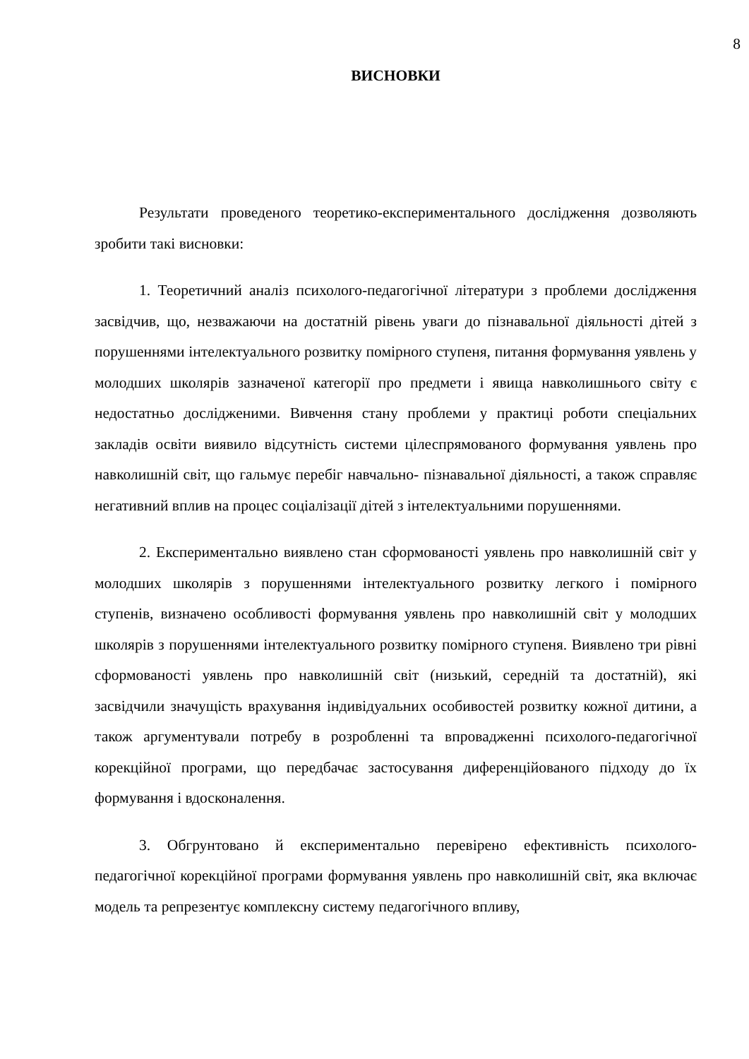8
ВИСНОВКИ
Результати проведеного теоретико-експериментального дослідження дозволяють зробити такі висновки:
1. Теоретичний аналіз психолого-педагогічної літератури з проблеми дослідження засвідчив, що, незважаючи на достатній рівень уваги до пізнавальної діяльності дітей з порушеннями інтелектуального розвитку помірного ступеня, питання формування уявлень у молодших школярів зазначеної категорії про предмети і явища навколишнього світу є недостатньо дослідженими. Вивчення стану проблеми у практиці роботи спеціальних закладів освіти виявило відсутність системи цілеспрямованого формування уявлень про навколишній світ, що гальмує перебіг навчально- пізнавальної діяльності, а також справляє негативний вплив на процес соціалізації дітей з інтелектуальними порушеннями.
2. Експериментально виявлено стан сформованості уявлень про навколишній світ у молодших школярів з порушеннями інтелектуального розвитку легкого і помірного ступенів, визначено особливості формування уявлень про навколишній світ у молодших школярів з порушеннями інтелектуального розвитку помірного ступеня. Виявлено три рівні сформованості уявлень про навколишній світ (низький, середній та достатній), які засвідчили значущість врахування індивідуальних особивостей розвитку кожної дитини, а також аргументували потребу в розробленні та впровадженні психолого-педагогічної корекційної програми, що передбачає застосування диференційованого підходу до їх формування і вдосконалення.
3. Обгрунтовано й експериментально перевірено ефективність психолого-педагогічної корекційної програми формування уявлень про навколишній світ, яка включає модель та репрезентує комплексну систему педагогічного впливу,